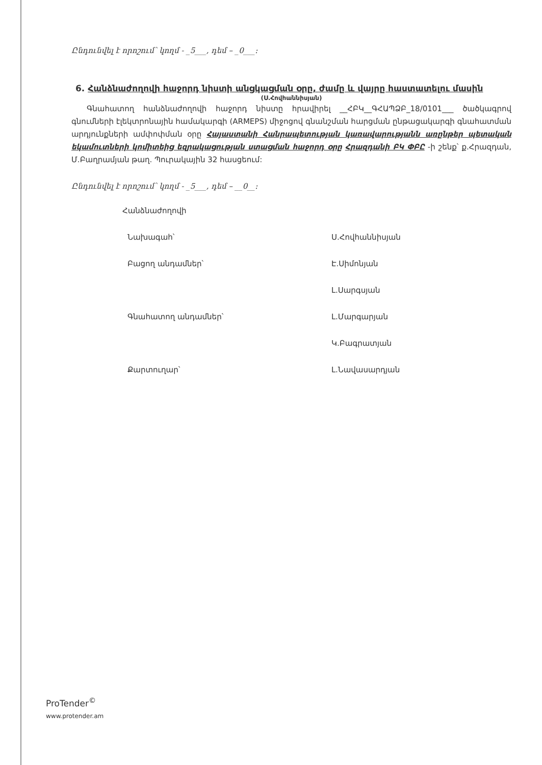Ընդունվել է որոշում՝ կողմ - _5___, դեմ – _0___:
6. Հանձնաժողովի հաջորդ նիստի անցկացման օրը, ժամը և վայրը հաստատելու մասին
(Ս.Հովհաննիսյան)
Գնահատող հանձնաժողովի հաջորդ նիստը հրավիրել __ՀԲԿ__ԳՀԱՊՁԲ_18/0101___ ծածկագրով գնումների էլեկտրոնային համակարգի (ARMEPS) միջոցով գնանշման հարցման ընթացակարգի գնահատման արդյունքների ամփոփման օրը Հայաստանի Հանրապետության կառավարությանն առընթեր պետական եկամուտների կոմիտեից եզրակացության ստացման հաջորդ օրը Հրազդանի ԲԿ ՓԲԸ -ի շենք՝ ք.Հրազդան, Մ.Բաղրամյան թաղ. Պուրակային 32 հասցեում:
Ընդունվել է որոշում՝ կողմ - _5___, դեմ – __0__:
Հանձնաժողովի
Նախագահ՝
Ս.Հովհաննիսյան
Բացող անդամներ՝
Է.Սիմոնյան
Լ.Սարգսյան
Գնահատող անդամներ՝
Լ.Մարգարյան
Կ.Բագրատյան
Քարտուղար՝
Լ.Նավասարդյան
ProTender<sup>©</sup>
www.protender.am